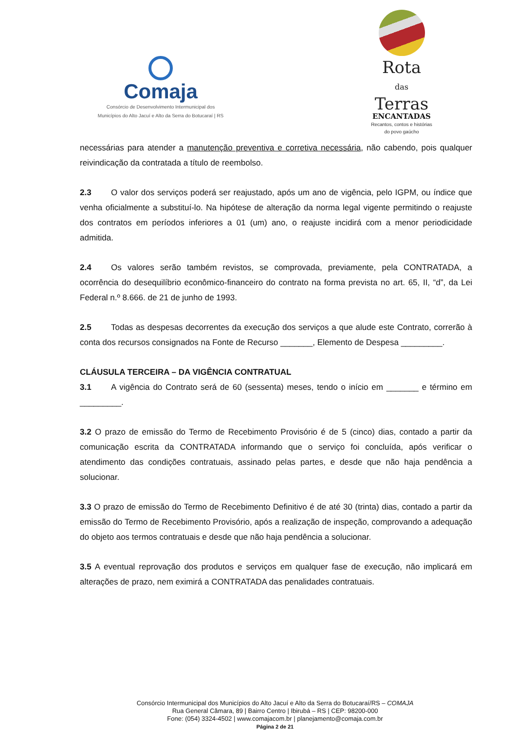Comaja
Consórcio de Desenvolvimento Intermunicipal dos
Municípios do Alto Jacuí e Alto da Serra do Botucaraí | RS
Rota
das
Terras
ENCANTADAS
Recantos, contos e histórias
do povo gaúcho
necessárias para atender a manutenção preventiva e corretiva necessária, não cabendo, pois qualquer reivindicação da contratada a título de reembolso.
2.3 O valor dos serviços poderá ser reajustado, após um ano de vigência, pelo IGPM, ou índice que venha oficialmente a substituí-lo. Na hipótese de alteração da norma legal vigente permitindo o reajuste dos contratos em períodos inferiores a 01 (um) ano, o reajuste incidirá com a menor periodicidade admitida.
2.4 Os valores serão também revistos, se comprovada, previamente, pela CONTRATADA, a ocorrência do desequilíbrio econômico-financeiro do contrato na forma prevista no art. 65, II, “d”, da Lei Federal n.º 8.666. de 21 de junho de 1993.
2.5 Todas as despesas decorrentes da execução dos serviços a que alude este Contrato, correrão à conta dos recursos consignados na Fonte de Recurso _______, Elemento de Despesa _________.
CLÁUSULA TERCEIRA – DA VIGÊNCIA CONTRATUAL
3.1 A vigência do Contrato será de 60 (sessenta) meses, tendo o início em _______ e término em _________.
3.2 O prazo de emissão do Termo de Recebimento Provisório é de 5 (cinco) dias, contado a partir da comunicação escrita da CONTRATADA informando que o serviço foi concluída, após verificar o atendimento das condições contratuais, assinado pelas partes, e desde que não haja pendência a solucionar.
3.3 O prazo de emissão do Termo de Recebimento Definitivo é de até 30 (trinta) dias, contado a partir da emissão do Termo de Recebimento Provisório, após a realização de inspeção, comprovando a adequação do objeto aos termos contratuais e desde que não haja pendência a solucionar.
3.5 A eventual reprovação dos produtos e serviços em qualquer fase de execução, não implicará em alterações de prazo, nem eximirá a CONTRATADA das penalidades contratuais.
Consórcio Intermunicipal dos Municípios do Alto Jacuí e Alto da Serra do Botucaraí/RS – COMAJA
Rua General Câmara, 89 | Bairro Centro | Ibirubá – RS | CEP: 98200-000
Fone: (054) 3324-4502 | www.comajacom.br | planejamento@comaja.com.br
Página 2 de 21